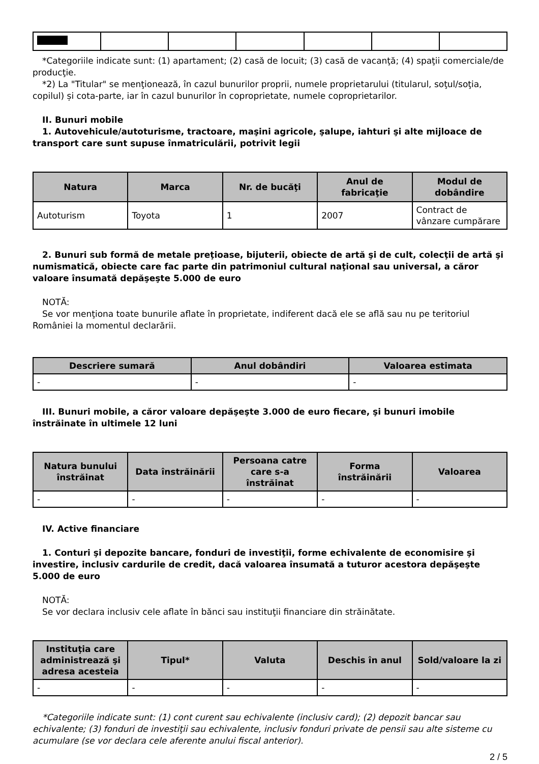*Categoriile indicate sunt: (1) apartament; (2) casă de locuit; (3) casă de vacanţă; (4) spaţii comerciale/de producţie.
*2) La "Titular" se menţionează, în cazul bunurilor proprii, numele proprietarului (titularul, soţul/soţia, copilul) și cota-parte, iar în cazul bunurilor în coproprietate, numele coproprietarilor.
II. Bunuri mobile
1. Autovehicule/autoturisme, tractoare, maşini agricole, şalupe, iahturi şi alte mijloace de transport care sunt supuse înmatriculării, potrivit legii
| Natura | Marca | Nr. de bucăţi | Anul de fabricaţie | Modul de dobândire |
| --- | --- | --- | --- | --- |
| Autoturism | Toyota | 1 | 2007 | Contract de vânzare cumpărare |
2. Bunuri sub formă de metale preţioase, bijuterii, obiecte de artă şi de cult, colecţii de artă şi numismatică, obiecte care fac parte din patrimoniul cultural naţional sau universal, a căror valoare însumată depăşeşte 5.000 de euro
NOTĂ:
Se vor menţiona toate bunurile aflate în proprietate, indiferent dacă ele se află sau nu pe teritoriul României la momentul declarării.
| Descriere sumară | Anul dobândiri | Valoarea estimata |
| --- | --- | --- |
| - | - | - |
III. Bunuri mobile, a căror valoare depăşeşte 3.000 de euro fiecare, şi bunuri imobile înstrăinate în ultimele 12 luni
| Natura bunului înstrăinat | Data înstrăinării | Persoana catre care s-a înstrăinat | Forma înstrăinării | Valoarea |
| --- | --- | --- | --- | --- |
| - | - | - | - | - |
IV. Active financiare
1. Conturi şi depozite bancare, fonduri de investiţii, forme echivalente de economisire şi investire, inclusiv cardurile de credit, dacă valoarea însumată a tuturor acestora depăşeşte 5.000 de euro
NOTĂ:
Se vor declara inclusiv cele aflate în bănci sau instituţii financiare din străinătate.
| Instituţia care administrează şi adresa acesteia | Tipul* | Valuta | Deschis în anul | Sold/valoare la zi |
| --- | --- | --- | --- | --- |
| - | - | - | - | - |
*Categoriile indicate sunt: (1) cont curent sau echivalente (inclusiv card); (2) depozit bancar sau echivalente; (3) fonduri de investiţii sau echivalente, inclusiv fonduri private de pensii sau alte sisteme cu acumulare (se vor declara cele aferente anului fiscal anterior).
2 / 5